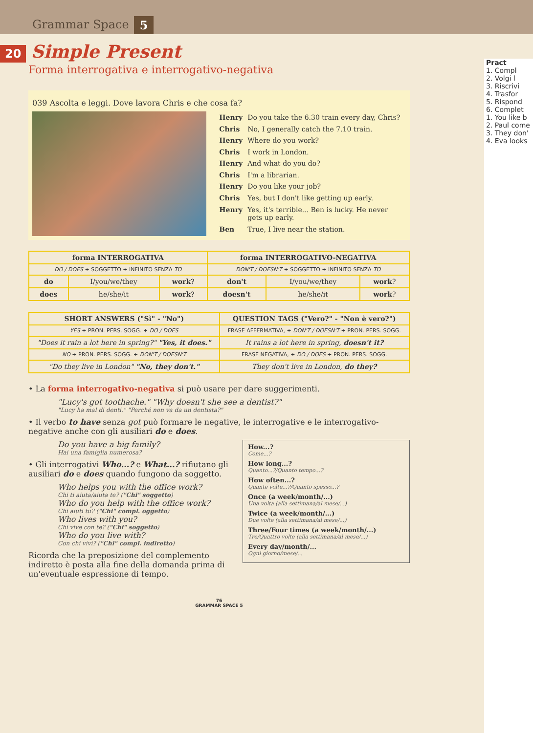Grammar Space 5
20 Simple Present
Forma interrogativa e interrogativo-negativa
039 Ascolta e leggi. Dove lavora Chris e che cosa fa?
| Henry | Do you take the 6.30 train every day, Chris? |
| Chris | No, I generally catch the 7.10 train. |
| Henry | Where do you work? |
| Chris | I work in London. |
| Henry | And what do you do? |
| Chris | I'm a librarian. |
| Henry | Do you like your job? |
| Chris | Yes, but I don't like getting up early. |
| Henry | Yes, it's terrible... Ben is lucky. He never gets up early. |
| Ben | True, I live near the station. |
| forma INTERROGATIVA | | | forma INTERROGATIVO-NEGATIVA | | |
| --- | --- | --- | --- | --- | --- |
| DO / DOES + SOGGETTO + INFINITO SENZA TO | | | DON'T / DOESN'T + SOGGETTO + INFINITO SENZA TO | | |
| do | I/you/we/they | work ? | don't | I/you/we/they | work ? |
| does | he/she/it | work ? | doesn't | he/she/it | work ? |
| SHORT ANSWERS ("Sì" - "No") | QUESTION TAGS ("Vero?" - "Non è vero?") |
| --- | --- |
| YES + PRON. PERS. SOGG. + DO / DOES | FRASE AFFERMATIVA, + DON'T / DOESN'T + PRON. PERS. SOGG. |
| "Does it rain a lot here in spring?" "Yes, it does." | It rains a lot here in spring, doesn't it? |
| NO + PRON. PERS. SOGG. + DON'T / DOESN'T | FRASE NEGATIVA, + DO / DOES + PRON. PERS. SOGG. |
| "Do they live in London" "No, they don't." | They don't live in London, do they? |
• La forma interrogativo-negativa si può usare per dare suggerimenti.
"Lucy's got toothache." "Why doesn't she see a dentist?"
"Lucy ha mal di denti." "Perché non va da un dentista?"
• Il verbo to have senza got può formare le negative, le interrogative e le interrogativo-negative anche con gli ausiliari do e does.
How...?
Come...?
How long...?
Quanto...?/Quanto tempo...?
How often...?
Quante volte...?/Quanto spesso...?
Once (a week/month/...)
Una volta (alla settimana/al mese/...)
Twice (a week/month/...)
Due volte (alla settimana/al mese/...)
Three/Four times (a week/month/...)
Tre/Quattro volte (alla settimana/al mese/...)
Every day/month/...
Ogni giorno/mese/...
Do you have a big family?
Hai una famiglia numerosa?
• Gli interrogativi Who...? e What...? rifiutano gli ausiliari do e does quando fungono da soggetto.
Who helps you with the office work?
Chi ti aiuta/aiuta te? ("Chi" soggetto)
Who do you help with the office work?
Chi aiuti tu? ("Chi" compl. oggetto)
Who lives with you?
Chi vive con te? ("Chi" soggetto)
Who do you live with?
Con chi vivi? ("Chi" compl. indiretto)
Ricorda che la preposizione del complemento indiretto è posta alla fine della domanda prima di un'eventuale espressione di tempo.
76
GRAMMAR SPACE 5
Pract
1. Compl
2. Volgi l
3. Riscrivi
4. Trasfor
5. Rispond
6. Complet
1. You like b
2. Paul come
3. They don'
4. Eva looks